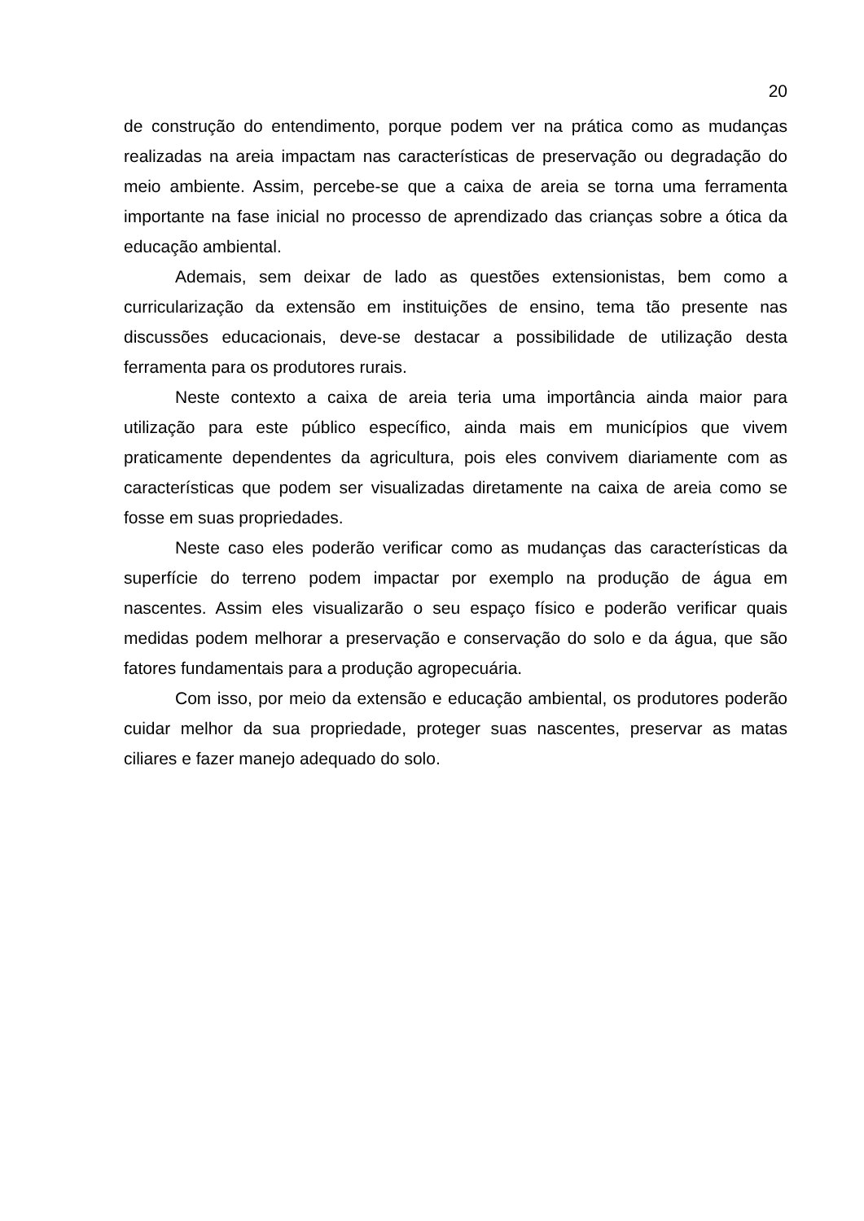20
de construção do entendimento, porque podem ver na prática como as mudanças realizadas na areia impactam nas características de preservação ou degradação do meio ambiente. Assim, percebe-se que a caixa de areia se torna uma ferramenta importante na fase inicial no processo de aprendizado das crianças sobre a ótica da educação ambiental.
Ademais, sem deixar de lado as questões extensionistas, bem como a curricularização da extensão em instituições de ensino, tema tão presente nas discussões educacionais, deve-se destacar a possibilidade de utilização desta ferramenta para os produtores rurais.
Neste contexto a caixa de areia teria uma importância ainda maior para utilização para este público específico, ainda mais em municípios que vivem praticamente dependentes da agricultura, pois eles convivem diariamente com as características que podem ser visualizadas diretamente na caixa de areia como se fosse em suas propriedades.
Neste caso eles poderão verificar como as mudanças das características da superfície do terreno podem impactar por exemplo na produção de água em nascentes. Assim eles visualizarão o seu espaço físico e poderão verificar quais medidas podem melhorar a preservação e conservação do solo e da água, que são fatores fundamentais para a produção agropecuária.
Com isso, por meio da extensão e educação ambiental, os produtores poderão cuidar melhor da sua propriedade, proteger suas nascentes, preservar as matas ciliares e fazer manejo adequado do solo.